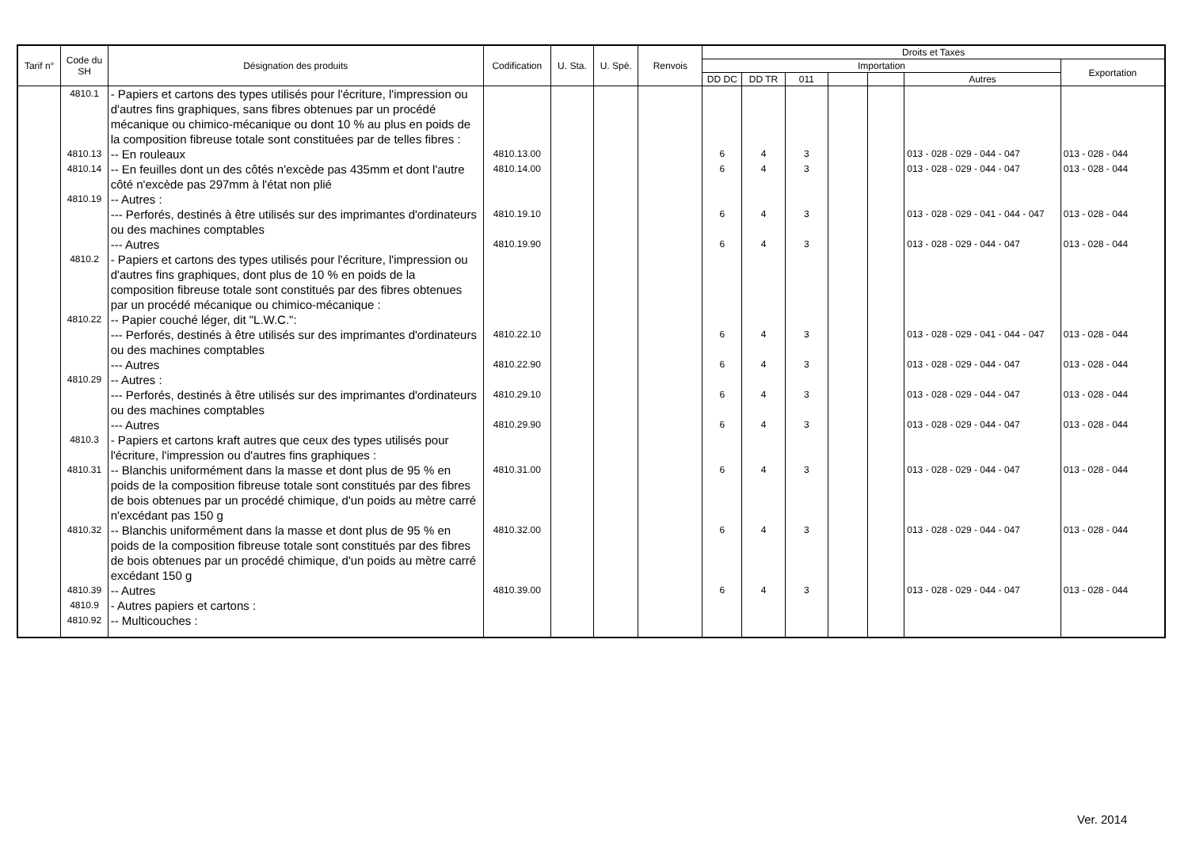| Tarif n° | Code du SH | Désignation des produits | Codification | U. Sta. | U. Spé. | Renvois | Droits et Taxes | | | | | | |
| --- | --- | --- | --- | --- | --- | --- | --- | --- | --- | --- | --- | --- | --- |
| | | | | | | | Importation | | | | | | Exportation |
| | | | | | | | DD DC | DD TR | 011 | | | Autres | |
| | 4810.1 | - Papiers et cartons des types utilisés pour l'écriture, l'impression ou d'autres fins graphiques, sans fibres obtenues par un procédé mécanique ou chimico-mécanique ou dont 10 % au plus en poids de la composition fibreuse totale sont constituées par de telles fibres : | | | | | | | | | | | |
| | 4810.13 | -- En rouleaux | 4810.13.00 | | | | 6 | 4 | 3 | | | 013 - 028 - 029 - 044 - 047 | 013 - 028 - 044 |
| | 4810.14 | -- En feuilles dont un des côtés n'excède pas 435mm et dont l'autre côté n'excède pas 297mm à l'état non plié | 4810.14.00 | | | | 6 | 4 | 3 | | | 013 - 028 - 029 - 044 - 047 | 013 - 028 - 044 |
| | 4810.19 | -- Autres : | | | | | | | | | | | |
| | | --- Perforés, destinés à être utilisés sur des imprimantes d'ordinateurs ou des machines comptables | 4810.19.10 | | | | 6 | 4 | 3 | | | 013 - 028 - 029 - 041 - 044 - 047 | 013 - 028 - 044 |
| | | --- Autres | 4810.19.90 | | | | 6 | 4 | 3 | | | 013 - 028 - 029 - 044 - 047 | 013 - 028 - 044 |
| | 4810.2 | - Papiers et cartons des types utilisés pour l'écriture, l'impression ou d'autres fins graphiques, dont plus de 10 % en poids de la composition fibreuse totale sont constitués par des fibres obtenues par un procédé mécanique ou chimico-mécanique : | | | | | | | | | | | |
| | 4810.22 | -- Papier couché léger, dit "L.W.C.": | | | | | | | | | | | |
| | | --- Perforés, destinés à être utilisés sur des imprimantes d'ordinateurs ou des machines comptables | 4810.22.10 | | | | 6 | 4 | 3 | | | 013 - 028 - 029 - 041 - 044 - 047 | 013 - 028 - 044 |
| | | --- Autres | 4810.22.90 | | | | 6 | 4 | 3 | | | 013 - 028 - 029 - 044 - 047 | 013 - 028 - 044 |
| | 4810.29 | -- Autres : | | | | | | | | | | | |
| | | --- Perforés, destinés à être utilisés sur des imprimantes d'ordinateurs ou des machines comptables | 4810.29.10 | | | | 6 | 4 | 3 | | | 013 - 028 - 029 - 044 - 047 | 013 - 028 - 044 |
| | | --- Autres | 4810.29.90 | | | | 6 | 4 | 3 | | | 013 - 028 - 029 - 044 - 047 | 013 - 028 - 044 |
| | 4810.3 | - Papiers et cartons kraft autres que ceux des types utilisés pour l'écriture, l'impression ou d'autres fins graphiques : | | | | | | | | | | | |
| | 4810.31 | -- Blanchis uniformément dans la masse et dont plus de 95 % en poids de la composition fibreuse totale sont constitués par des fibres de bois obtenues par un procédé chimique, d'un poids au mètre carré n'excédant pas 150 g | 4810.31.00 | | | | 6 | 4 | 3 | | | 013 - 028 - 029 - 044 - 047 | 013 - 028 - 044 |
| | 4810.32 | -- Blanchis uniformément dans la masse et dont plus de 95 % en poids de la composition fibreuse totale sont constitués par des fibres de bois obtenues par un procédé chimique, d'un poids au mètre carré excédant 150 g | 4810.32.00 | | | | 6 | 4 | 3 | | | 013 - 028 - 029 - 044 - 047 | 013 - 028 - 044 |
| | 4810.39 | -- Autres | 4810.39.00 | | | | 6 | 4 | 3 | | | 013 - 028 - 029 - 044 - 047 | 013 - 028 - 044 |
| | 4810.9 | - Autres papiers et cartons : | | | | | | | | | | | |
| | 4810.92 | -- Multicouches : | | | | | | | | | | | |
Ver. 2014